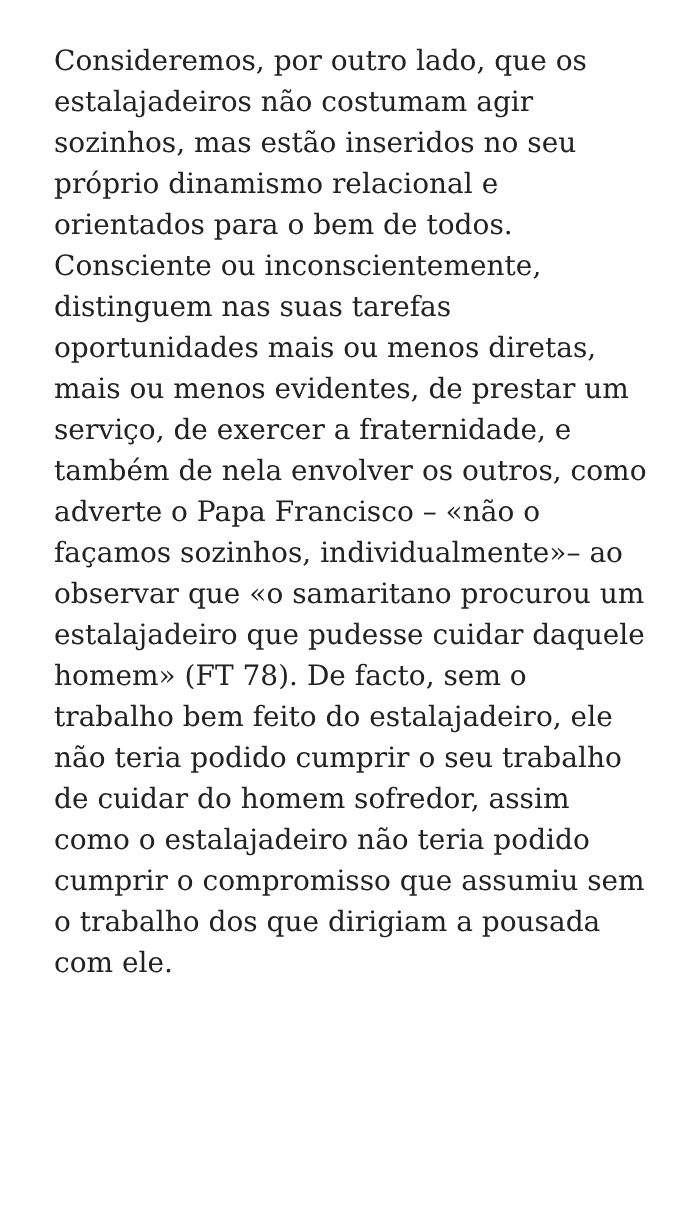Consideremos, por outro lado, que os estalajadeiros não costumam agir sozinhos, mas estão inseridos no seu próprio dinamismo relacional e orientados para o bem de todos. Consciente ou inconscientemente, distinguem nas suas tarefas oportunidades mais ou menos diretas, mais ou menos evidentes, de prestar um serviço, de exercer a fraternidade, e também de nela envolver os outros, como adverte o Papa Francisco – «não o façamos sozinhos, individualmente»– ao observar que «o samaritano procurou um estalajadeiro que pudesse cuidar daquele homem» (FT 78). De facto, sem o trabalho bem feito do estalajadeiro, ele não teria podido cumprir o seu trabalho de cuidar do homem sofredor, assim como o estalajadeiro não teria podido cumprir o compromisso que assumiu sem o trabalho dos que dirigiam a pousada com ele.